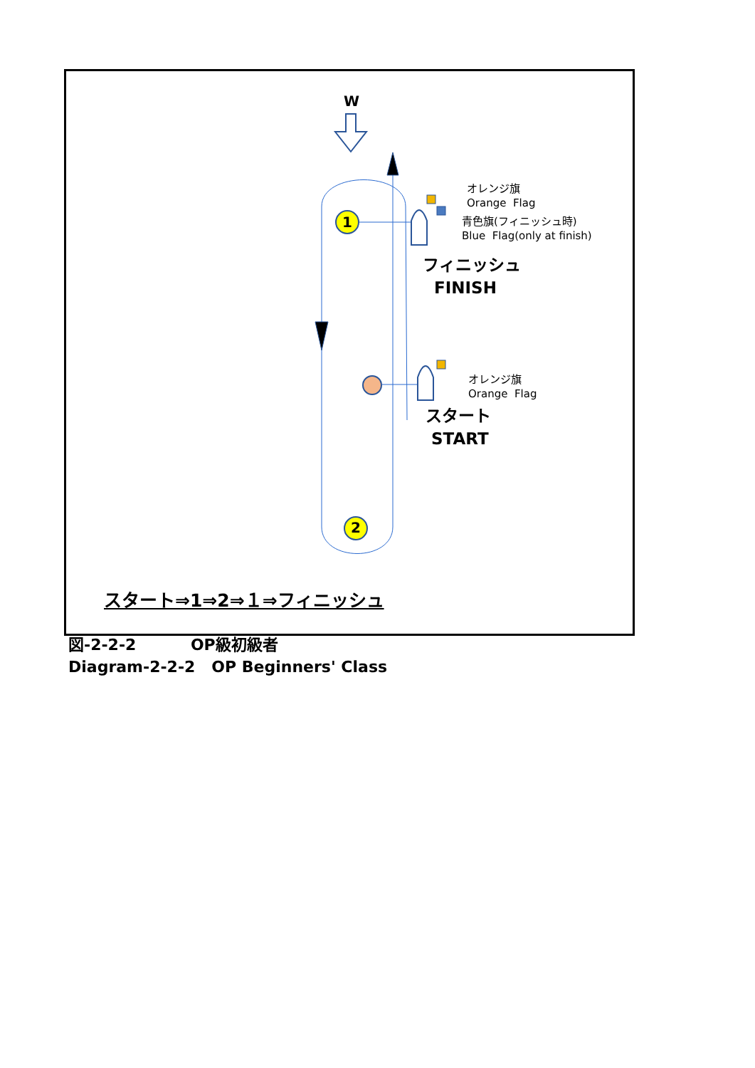W
1
2
オレンジ旗
Orange Flag
青色旗(フィニッシュ時)
Blue Flag(only at finish)
フィニッシュ
FINISH
オレンジ旗
Orange Flag
スタート
START
スタート⇒1⇒2⇒１⇒フィニッシュ
図-2-2-2 OP級初級者
Diagram-2-2-2 OP Beginners' Class